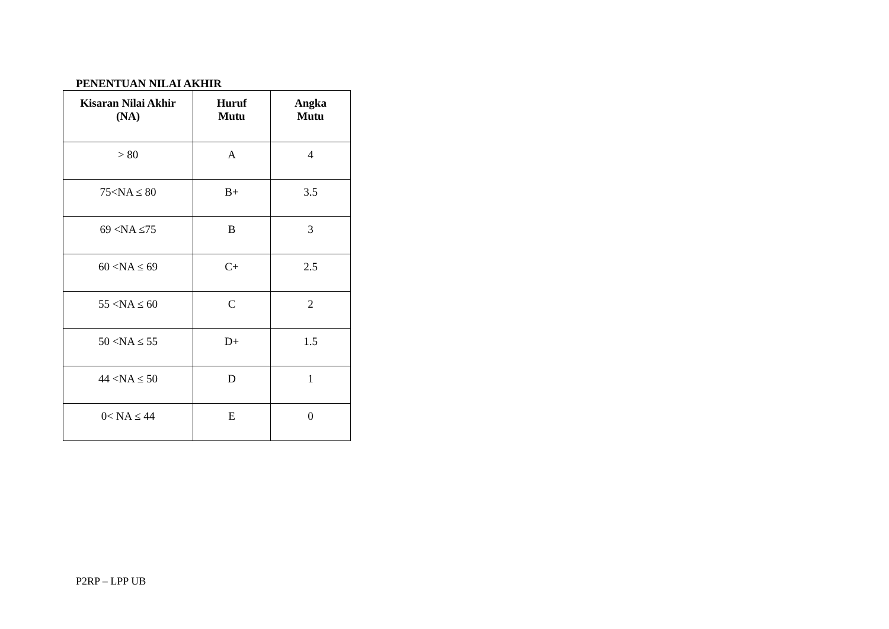PENENTUAN NILAI AKHIR
| Kisaran Nilai Akhir (NA) | Huruf Mutu | Angka Mutu |
| --- | --- | --- |
| > 80 | A | 4 |
| 75<NA ≤ 80 | B+ | 3.5 |
| 69 <NA ≤75 | B | 3 |
| 60 <NA ≤ 69 | C+ | 2.5 |
| 55 <NA ≤ 60 | C | 2 |
| 50 <NA ≤ 55 | D+ | 1.5 |
| 44 <NA ≤ 50 | D | 1 |
| 0< NA ≤ 44 | E | 0 |
P2RP – LPP UB